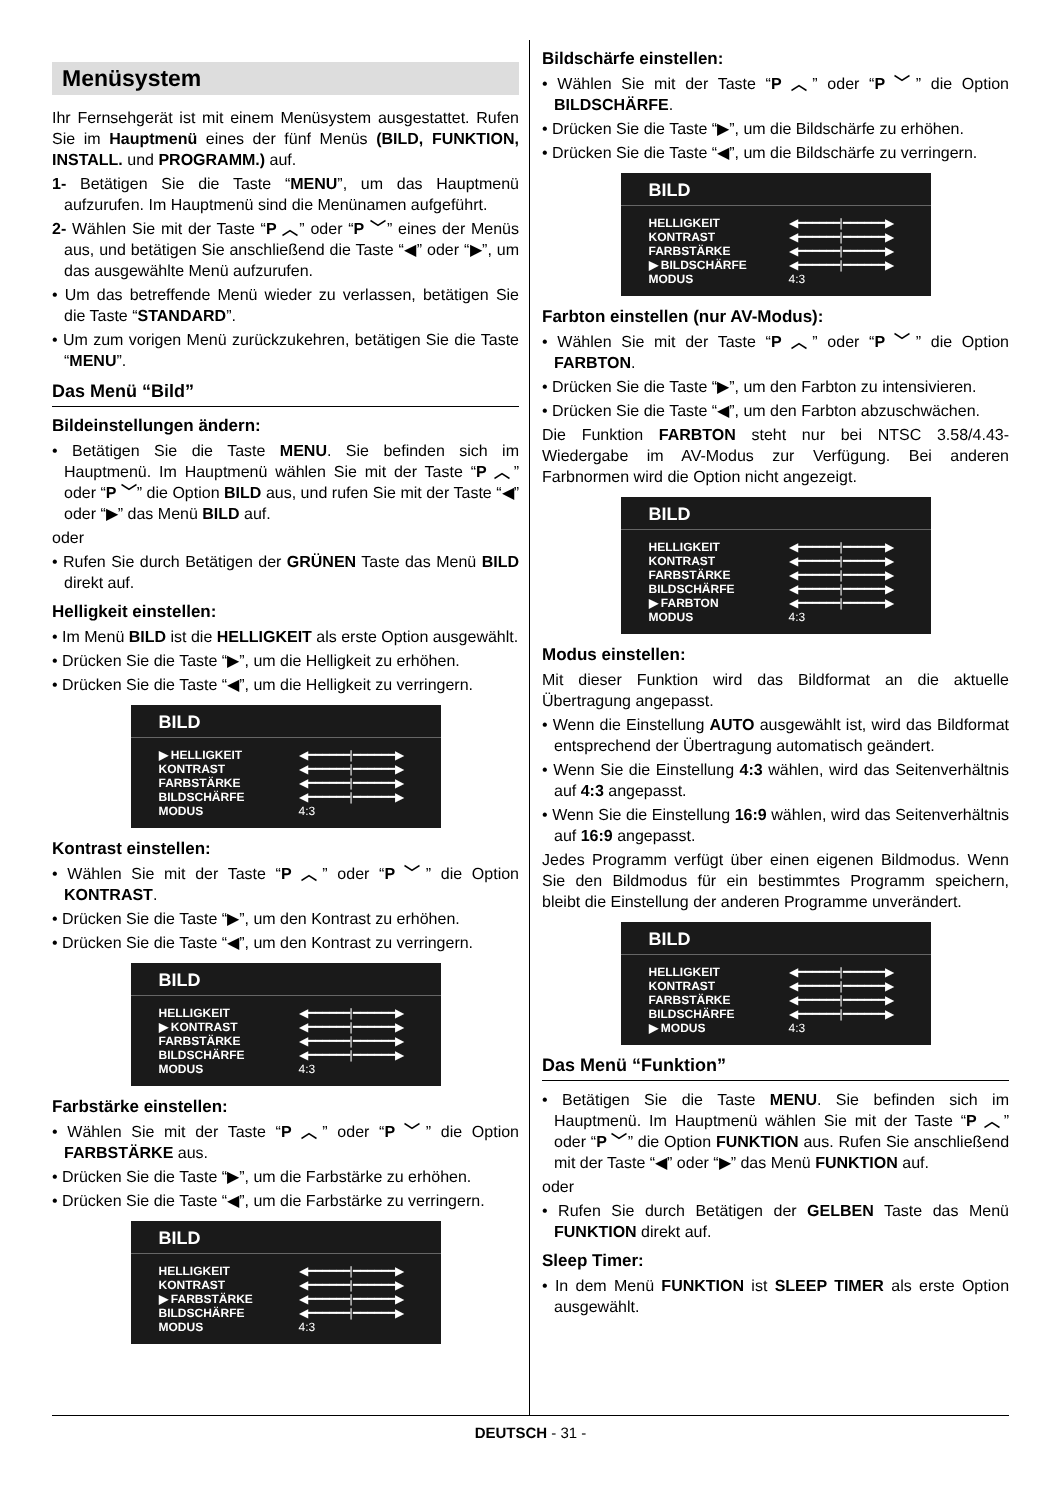Menüsystem
Ihr Fernsehgerät ist mit einem Menüsystem ausgestattet. Rufen Sie im Hauptmenü eines der fünf Menüs (BILD, FUNKTION, INSTALL. und PROGRAMM.) auf.
1- Betätigen Sie die Taste “MENU”, um das Hauptmenü aufzurufen. Im Hauptmenü sind die Menünamen aufgeführt.
2- Wählen Sie mit der Taste “P ︿” oder “P ﹀” eines der Menüs aus, und betätigen Sie anschließend die Taste “◀” oder “▶”, um das ausgewählte Menü aufzurufen.
• Um das betreffende Menü wieder zu verlassen, betätigen Sie die Taste “STANDARD”.
• Um zum vorigen Menü zurückzukehren, betätigen Sie die Taste “MENU”.
Das Menü “Bild”
Bildeinstellungen ändern:
• Betätigen Sie die Taste MENU. Sie befinden sich im Hauptmenü. Im Hauptmenü wählen Sie mit der Taste “P ︿” oder “P ﹀” die Option BILD aus, und rufen Sie mit der Taste “◀” oder “▶” das Menü BILD auf.
oder
• Rufen Sie durch Betätigen der GRÜNEN Taste das Menü BILD direkt auf.
Helligkeit einstellen:
• Im Menü BILD ist die HELLIGKEIT als erste Option ausgewählt.
• Drücken Sie die Taste “▶”, um die Helligkeit zu erhöhen.
• Drücken Sie die Taste “◀”, um die Helligkeit zu verringern.
BILD
▶ HELLIGKEIT ◀━━━━━━|━━━━━━▶
KONTRAST ◀━━━━━━|━━━━━━▶
FARBSTÄRKE ◀━━━━━━|━━━━━━▶
BILDSCHÄRFE ◀━━━━━━|━━━━━━▶
MODUS 4:3
Kontrast einstellen:
• Wählen Sie mit der Taste “P ︿” oder “P ﹀” die Option KONTRAST.
• Drücken Sie die Taste “▶”, um den Kontrast zu erhöhen.
• Drücken Sie die Taste “◀”, um den Kontrast zu verringern.
BILD
HELLIGKEIT ◀━━━━━━|━━━━━━▶
▶ KONTRAST ◀━━━━━━|━━━━━━▶
FARBSTÄRKE ◀━━━━━━|━━━━━━▶
BILDSCHÄRFE ◀━━━━━━|━━━━━━▶
MODUS 4:3
Farbstärke einstellen:
• Wählen Sie mit der Taste “P ︿” oder “P ﹀” die Option FARBSTÄRKE aus.
• Drücken Sie die Taste “▶”, um die Farbstärke zu erhöhen.
• Drücken Sie die Taste “◀”, um die Farbstärke zu verringern.
BILD
HELLIGKEIT ◀━━━━━━|━━━━━━▶
KONTRAST ◀━━━━━━|━━━━━━▶
▶ FARBSTÄRKE ◀━━━━━━|━━━━━━▶
BILDSCHÄRFE ◀━━━━━━|━━━━━━▶
MODUS 4:3
Bildschärfe einstellen:
• Wählen Sie mit der Taste “P ︿” oder “P ﹀” die Option BILDSCHÄRFE.
• Drücken Sie die Taste “▶”, um die Bildschärfe zu erhöhen.
• Drücken Sie die Taste “◀”, um die Bildschärfe zu verringern.
BILD
HELLIGKEIT ◀━━━━━━|━━━━━━▶
KONTRAST ◀━━━━━━|━━━━━━▶
FARBSTÄRKE ◀━━━━━━|━━━━━━▶
▶ BILDSCHÄRFE ◀━━━━━━|━━━━━━▶
MODUS 4:3
Farbton einstellen (nur AV-Modus):
• Wählen Sie mit der Taste “P ︿” oder “P ﹀” die Option FARBTON.
• Drücken Sie die Taste “▶”, um den Farbton zu intensivieren.
• Drücken Sie die Taste “◀”, um den Farbton abzuschwächen.
Die Funktion FARBTON steht nur bei NTSC 3.58/4.43-Wiedergabe im AV-Modus zur Verfügung. Bei anderen Farbnormen wird die Option nicht angezeigt.
BILD
HELLIGKEIT ◀━━━━━━|━━━━━━▶
KONTRAST ◀━━━━━━|━━━━━━▶
FARBSTÄRKE ◀━━━━━━|━━━━━━▶
BILDSCHÄRFE ◀━━━━━━|━━━━━━▶
▶ FARBTON ◀━━━━━━|━━━━━━▶
MODUS 4:3
Modus einstellen:
Mit dieser Funktion wird das Bildformat an die aktuelle Übertragung angepasst.
• Wenn die Einstellung AUTO ausgewählt ist, wird das Bildformat entsprechend der Übertragung automatisch geändert.
• Wenn Sie die Einstellung 4:3 wählen, wird das Seitenverhältnis auf 4:3 angepasst.
• Wenn Sie die Einstellung 16:9 wählen, wird das Seitenverhältnis auf 16:9 angepasst.
Jedes Programm verfügt über einen eigenen Bildmodus. Wenn Sie den Bildmodus für ein bestimmtes Programm speichern, bleibt die Einstellung der anderen Programme unverändert.
BILD
HELLIGKEIT ◀━━━━━━|━━━━━━▶
KONTRAST ◀━━━━━━|━━━━━━▶
FARBSTÄRKE ◀━━━━━━|━━━━━━▶
BILDSCHÄRFE ◀━━━━━━|━━━━━━▶
▶ MODUS 4:3
Das Menü “Funktion”
• Betätigen Sie die Taste MENU. Sie befinden sich im Hauptmenü. Im Hauptmenü wählen Sie mit der Taste “P ︿” oder “P ﹀” die Option FUNKTION aus. Rufen Sie anschließend mit der Taste “◀” oder “▶” das Menü FUNKTION auf.
oder
• Rufen Sie durch Betätigen der GELBEN Taste das Menü FUNKTION direkt auf.
Sleep Timer:
• In dem Menü FUNKTION ist SLEEP TIMER als erste Option ausgewählt.
DEUTSCH - 31 -